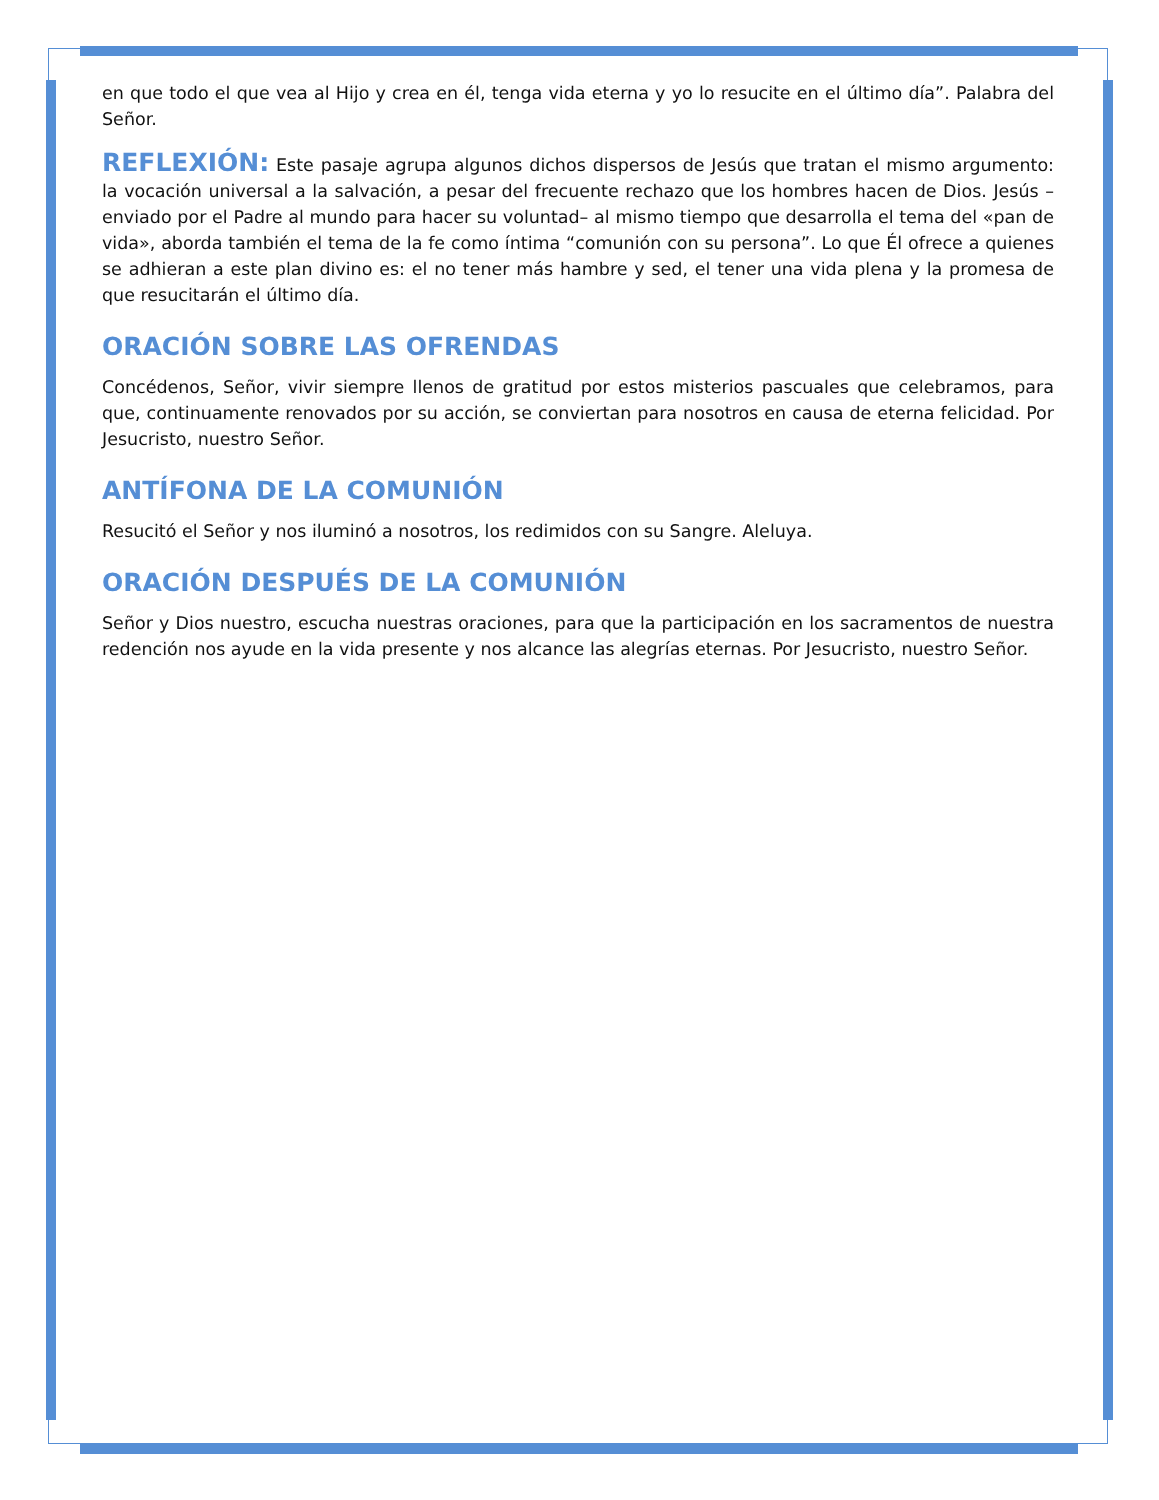en que todo el que vea al Hijo y crea en él, tenga vida eterna y yo lo resucite en el último día”. Palabra del Señor.
REFLEXIÓN: Este pasaje agrupa algunos dichos dispersos de Jesús que tratan el mismo argumento: la vocación universal a la salvación, a pesar del frecuente rechazo que los hombres hacen de Dios. Jesús –enviado por el Padre al mundo para hacer su voluntad– al mismo tiempo que desarrolla el tema del «pan de vida», aborda también el tema de la fe como íntima “comunión con su persona”. Lo que Él ofrece a quienes se adhieran a este plan divino es: el no tener más hambre y sed, el tener una vida plena y la promesa de que resucitarán el último día.
ORACIÓN SOBRE LAS OFRENDAS
Concédenos, Señor, vivir siempre llenos de gratitud por estos misterios pascuales que celebramos, para que, continuamente renovados por su acción, se conviertan para nosotros en causa de eterna felicidad. Por Jesucristo, nuestro Señor.
ANTÍFONA DE LA COMUNIÓN
Resucitó el Señor y nos iluminó a nosotros, los redimidos con su Sangre. Aleluya.
ORACIÓN DESPUÉS DE LA COMUNIÓN
Señor y Dios nuestro, escucha nuestras oraciones, para que la participación en los sacramentos de nuestra redención nos ayude en la vida presente y nos alcance las alegrías eternas. Por Jesucristo, nuestro Señor.